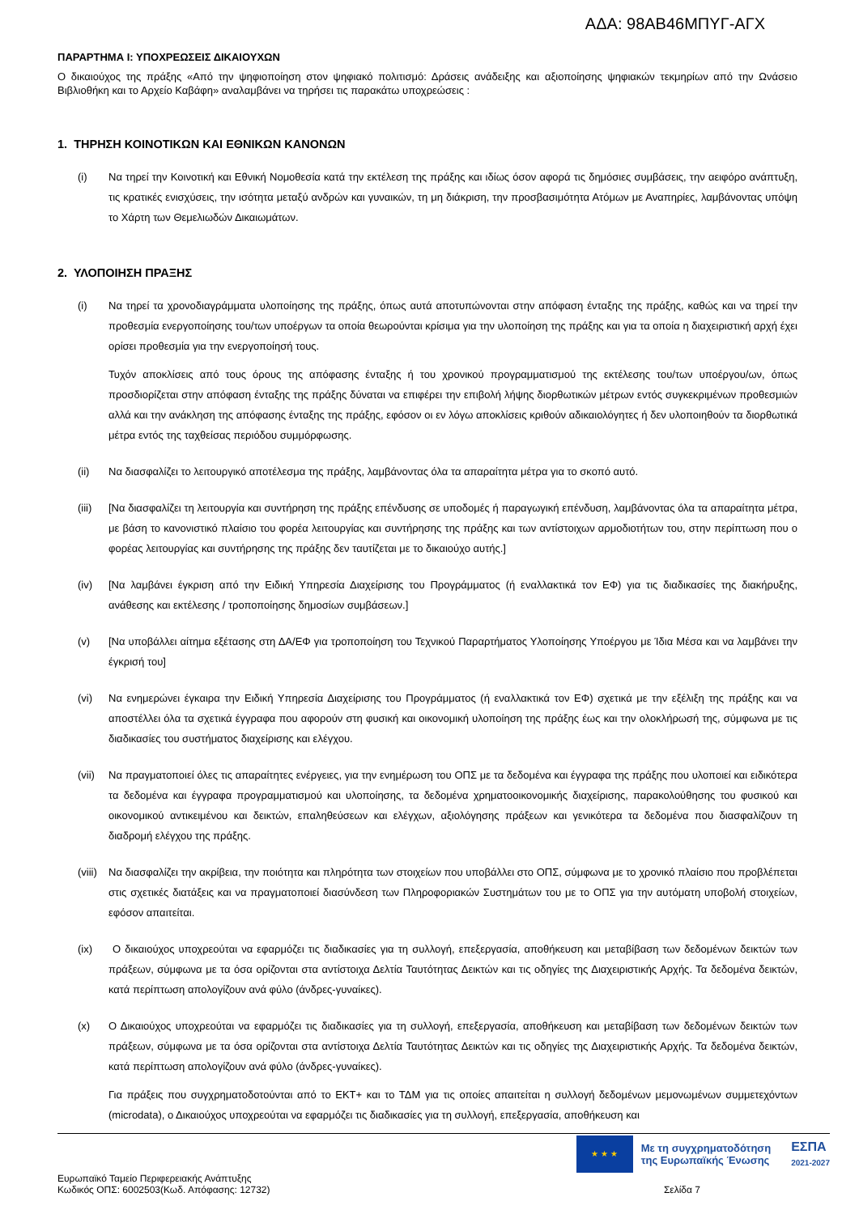ΑΔΑ: 98ΑΒ46ΜΠΥΓ-ΑΓΧ
ΠΑΡΑΡΤΗΜΑ Ι: ΥΠΟΧΡΕΩΣΕΙΣ ΔΙΚΑΙΟΥΧΩΝ
Ο δικαιούχος της πράξης «Από την ψηφιοποίηση στον ψηφιακό πολιτισμό: Δράσεις ανάδειξης και αξιοποίησης ψηφιακών τεκμηρίων από την Ωνάσειο Βιβλιοθήκη και το Αρχείο Καβάφη» αναλαμβάνει να τηρήσει τις παρακάτω υποχρεώσεις :
1. ΤΗΡΗΣΗ ΚΟΙΝΟΤΙΚΩΝ ΚΑΙ ΕΘΝΙΚΩΝ ΚΑΝΟΝΩΝ
(i) Να τηρεί την Κοινοτική και Εθνική Νομοθεσία κατά την εκτέλεση της πράξης και ιδίως όσον αφορά τις δημόσιες συμβάσεις, την αειφόρο ανάπτυξη, τις κρατικές ενισχύσεις, την ισότητα μεταξύ ανδρών και γυναικών, τη μη διάκριση, την προσβασιμότητα Ατόμων με Αναπηρίες, λαμβάνοντας υπόψη το Χάρτη των Θεμελιωδών Δικαιωμάτων.
2. ΥΛΟΠΟΙΗΣΗ ΠΡΑΞΗΣ
(i) Να τηρεί τα χρονοδιαγράμματα υλοποίησης της πράξης, όπως αυτά αποτυπώνονται στην απόφαση ένταξης της πράξης, καθώς και να τηρεί την προθεσμία ενεργοποίησης του/των υποέργων τα οποία θεωρούνται κρίσιμα για την υλοποίηση της πράξης και για τα οποία η διαχειριστική αρχή έχει ορίσει προθεσμία για την ενεργοποίησή τους.
Τυχόν αποκλίσεις από τους όρους της απόφασης ένταξης ή του χρονικού προγραμματισμού της εκτέλεσης του/των υποέργου/ων, όπως προσδιορίζεται στην απόφαση ένταξης της πράξης δύναται να επιφέρει την επιβολή λήψης διορθωτικών μέτρων εντός συγκεκριμένων προθεσμιών αλλά και την ανάκληση της απόφασης ένταξης της πράξης, εφόσον οι εν λόγω αποκλίσεις κριθούν αδικαιολόγητες ή δεν υλοποιηθούν τα διορθωτικά μέτρα εντός της ταχθείσας περιόδου συμμόρφωσης.
(ii) Να διασφαλίζει το λειτουργικό αποτέλεσμα της πράξης, λαμβάνοντας όλα τα απαραίτητα μέτρα για το σκοπό αυτό.
(iii) [Να διασφαλίζει τη λειτουργία και συντήρηση της πράξης επένδυσης σε υποδομές ή παραγωγική επένδυση, λαμβάνοντας όλα τα απαραίτητα μέτρα, με βάση το κανονιστικό πλαίσιο του φορέα λειτουργίας και συντήρησης της πράξης και των αντίστοιχων αρμοδιοτήτων του, στην περίπτωση που ο φορέας λειτουργίας και συντήρησης της πράξης δεν ταυτίζεται με το δικαιούχο αυτής.]
(iv) [Να λαμβάνει έγκριση από την Ειδική Υπηρεσία Διαχείρισης του Προγράμματος (ή εναλλακτικά τον ΕΦ) για τις διαδικασίες της διακήρυξης, ανάθεσης και εκτέλεσης / τροποποίησης δημοσίων συμβάσεων.]
(v) [Να υποβάλλει αίτημα εξέτασης στη ΔΑ/ΕΦ για τροποποίηση του Τεχνικού Παραρτήματος Υλοποίησης Υποέργου με Ίδια Μέσα και να λαμβάνει την έγκρισή του]
(vi) Να ενημερώνει έγκαιρα την Ειδική Υπηρεσία Διαχείρισης του Προγράμματος (ή εναλλακτικά τον ΕΦ) σχετικά με την εξέλιξη της πράξης και να αποστέλλει όλα τα σχετικά έγγραφα που αφορούν στη φυσική και οικονομική υλοποίηση της πράξης έως και την ολοκλήρωσή της, σύμφωνα με τις διαδικασίες του συστήματος διαχείρισης και ελέγχου.
(vii) Να πραγματοποιεί όλες τις απαραίτητες ενέργειες, για την ενημέρωση του ΟΠΣ με τα δεδομένα και έγγραφα της πράξης που υλοποιεί και ειδικότερα τα δεδομένα και έγγραφα προγραμματισμού και υλοποίησης, τα δεδομένα χρηματοοικονομικής διαχείρισης, παρακολούθησης του φυσικού και οικονομικού αντικειμένου και δεικτών, επαληθεύσεων και ελέγχων, αξιολόγησης πράξεων και γενικότερα τα δεδομένα που διασφαλίζουν τη διαδρομή ελέγχου της πράξης.
(viii) Να διασφαλίζει την ακρίβεια, την ποιότητα και πληρότητα των στοιχείων που υποβάλλει στο ΟΠΣ, σύμφωνα με το χρονικό πλαίσιο που προβλέπεται στις σχετικές διατάξεις και να πραγματοποιεί διασύνδεση των Πληροφοριακών Συστημάτων του με το ΟΠΣ για την αυτόματη υποβολή στοιχείων, εφόσον απαιτείται.
(ix) Ο δικαιούχος υποχρεούται να εφαρμόζει τις διαδικασίες για τη συλλογή, επεξεργασία, αποθήκευση και μεταβίβαση των δεδομένων δεικτών των πράξεων, σύμφωνα με τα όσα ορίζονται στα αντίστοιχα Δελτία Ταυτότητας Δεικτών και τις οδηγίες της Διαχειριστικής Αρχής. Τα δεδομένα δεικτών, κατά περίπτωση απολογίζουν ανά φύλο (άνδρες-γυναίκες).
(x) Ο Δικαιούχος υποχρεούται να εφαρμόζει τις διαδικασίες για τη συλλογή, επεξεργασία, αποθήκευση και μεταβίβαση των δεδομένων δεικτών των πράξεων, σύμφωνα με τα όσα ορίζονται στα αντίστοιχα Δελτία Ταυτότητας Δεικτών και τις οδηγίες της Διαχειριστικής Αρχής. Τα δεδομένα δεικτών, κατά περίπτωση απολογίζουν ανά φύλο (άνδρες-γυναίκες).
Για πράξεις που συγχρηματοδοτούνται από το ΕΚΤ+ και το ΤΔΜ για τις οποίες απαιτείται η συλλογή δεδομένων μεμονωμένων συμμετεχόντων (microdata), ο Δικαιούχος υποχρεούται να εφαρμόζει τις διαδικασίες για τη συλλογή, επεξεργασία, αποθήκευση και
★ ★ ★
Με τη συγχρηματοδότηση
της Ευρωπαϊκής Ένωσης
ΕΣΠΑ
2021-2027
Ευρωπαϊκό Ταμείο Περιφερειακής Ανάπτυξης
Κωδικός ΟΠΣ: 6002503(Κωδ. Απόφασης: 12732) Σελίδα 7